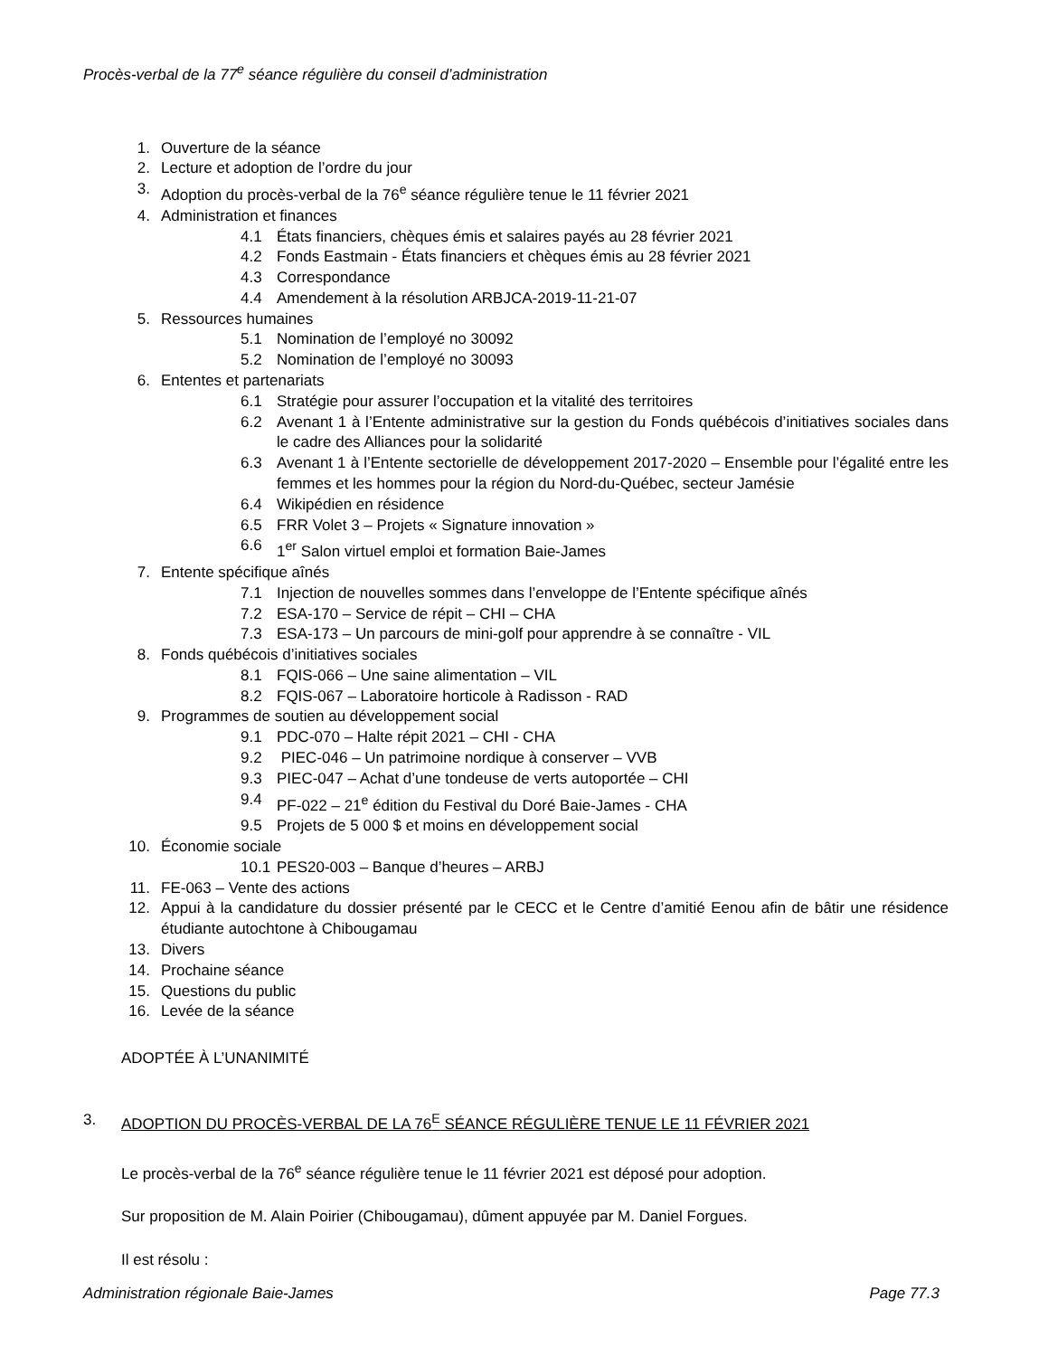Procès-verbal de la 77<sup>e</sup> séance régulière du conseil d’administration
1. Ouverture de la séance
2. Lecture et adoption de l’ordre du jour
3. Adoption du procès-verbal de la 76<sup>e</sup> séance régulière tenue le 11 février 2021
4. Administration et finances
4.1 États financiers, chèques émis et salaires payés au 28 février 2021
4.2 Fonds Eastmain - États financiers et chèques émis au 28 février 2021
4.3 Correspondance
4.4 Amendement à la résolution ARBJCA-2019-11-21-07
5. Ressources humaines
5.1 Nomination de l’employé no 30092
5.2 Nomination de l’employé no 30093
6. Ententes et partenariats
6.1 Stratégie pour assurer l’occupation et la vitalité des territoires
6.2 Avenant 1 à l’Entente administrative sur la gestion du Fonds québécois d’initiatives sociales dans le cadre des Alliances pour la solidarité
6.3 Avenant 1 à l’Entente sectorielle de développement 2017-2020 – Ensemble pour l’égalité entre les femmes et les hommes pour la région du Nord-du-Québec, secteur Jamésie
6.4 Wikipédien en résidence
6.5 FRR Volet 3 – Projets « Signature innovation »
6.6 1<sup>er</sup> Salon virtuel emploi et formation Baie-James
7. Entente spécifique aînés
7.1 Injection de nouvelles sommes dans l’enveloppe de l’Entente spécifique aînés
7.2 ESA-170 – Service de répit – CHI – CHA
7.3 ESA-173 – Un parcours de mini-golf pour apprendre à se connaître - VIL
8. Fonds québécois d’initiatives sociales
8.1 FQIS-066 – Une saine alimentation – VIL
8.2 FQIS-067 – Laboratoire horticole à Radisson - RAD
9. Programmes de soutien au développement social
9.1 PDC-070 – Halte répit 2021 – CHI - CHA
9.2 PIEC-046 – Un patrimoine nordique à conserver – VVB
9.3 PIEC-047 – Achat d’une tondeuse de verts autoportée – CHI
9.4 PF-022 – 21<sup>e</sup> édition du Festival du Doré Baie-James - CHA
9.5 Projets de 5 000 $ et moins en développement social
10. Économie sociale
10.1 PES20-003 – Banque d’heures – ARBJ
11. FE-063 – Vente des actions
12. Appui à la candidature du dossier présenté par le CECC et le Centre d’amitié Eenou afin de bâtir une résidence étudiante autochtone à Chibougamau
13. Divers
14. Prochaine séance
15. Questions du public
16. Levée de la séance
ADOPTÉE À L’UNANIMITÉ
3. ADOPTION DU PROCÈS-VERBAL DE LA 76<sup>E</sup> SÉANCE RÉGULIÈRE TENUE LE 11 FÉVRIER 2021
Le procès-verbal de la 76<sup>e</sup> séance régulière tenue le 11 février 2021 est déposé pour adoption.
Sur proposition de M. Alain Poirier (Chibougamau), dûment appuyée par M. Daniel Forgues.
Il est résolu :
Administration régionale Baie-James Page 77.3